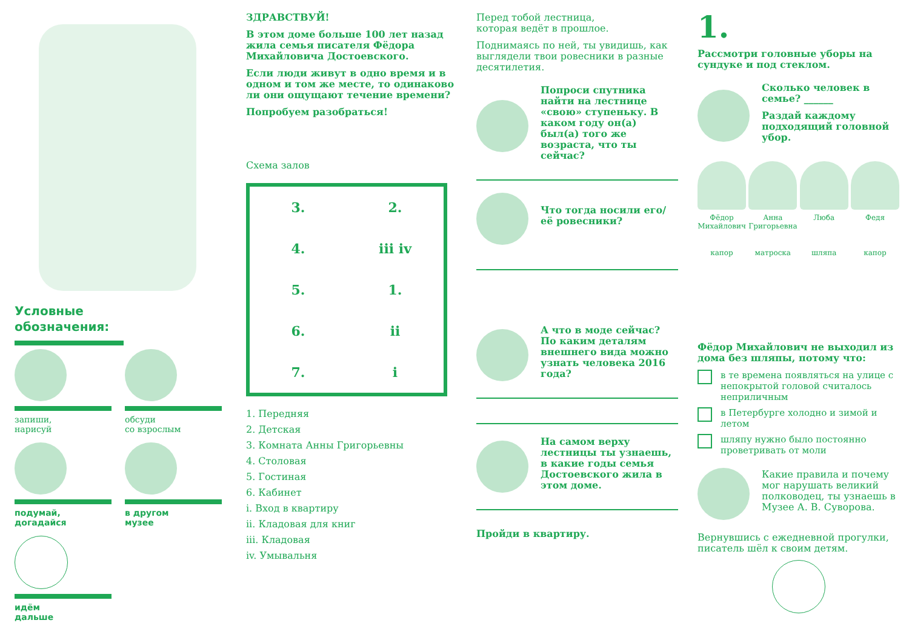Условные
обозначения:
запиши,
нарисуй
обсуди
со взрослым
подумай,
догадайся
в другом
музее
идём
дальше
ЗДРАВСТВУЙ!
В этом доме больше 100 лет назад жила семья писателя Фёдора Михайловича Достоевского.
Если люди живут в одно время и в одном и том же месте, то одинаково ли они ощущают течение времени?
Попробуем разобраться!
Схема залов
3. 2. 4. iii iv 5. 1. 6. ii 7. i
1. Передняя
2. Детская
3. Комната Анны Григорьевны
4. Столовая
5. Гостиная
6. Кабинет
i. Вход в квартиру
ii. Кладовая для книг
iii. Кладовая
iv. Умывальня
Перед тобой лестница,
которая ведёт в прошлое.
Поднимаясь по ней, ты увидишь, как выглядели твои ровесники в разные десятилетия.
Попроси спутника найти на лестнице «свою» ступеньку. В каком году он(а) был(а) того же возраста, что ты сейчас?
Что тогда носили его/её ровесники?
А что в моде сейчас? По каким деталям внешнего вида можно узнать человека 2016 года?
На самом верху лестницы ты узнаешь, в какие годы семья Достоевского жила в этом доме.
Пройди в квартиру.
1.
Рассмотри головные уборы на сундуке и под стеклом.
Сколько человек в семье? ______
Раздай каждому подходящий головной убор.
Фёдор Михайлович
Анна Григорьевна
Люба Федя
капор матроска шляпа капор
Фёдор Михайлович не выходил из дома без шляпы, потому что:
в те времена появляться на улице с непокрытой головой считалось неприличным
в Петербурге холодно и зимой и летом
шляпу нужно было постоянно проветривать от моли
Какие правила и почему мог нарушать великий полководец, ты узнаешь в Музее А. В. Суворова.
Вернувшись с ежедневной прогулки, писатель шёл к своим детям.